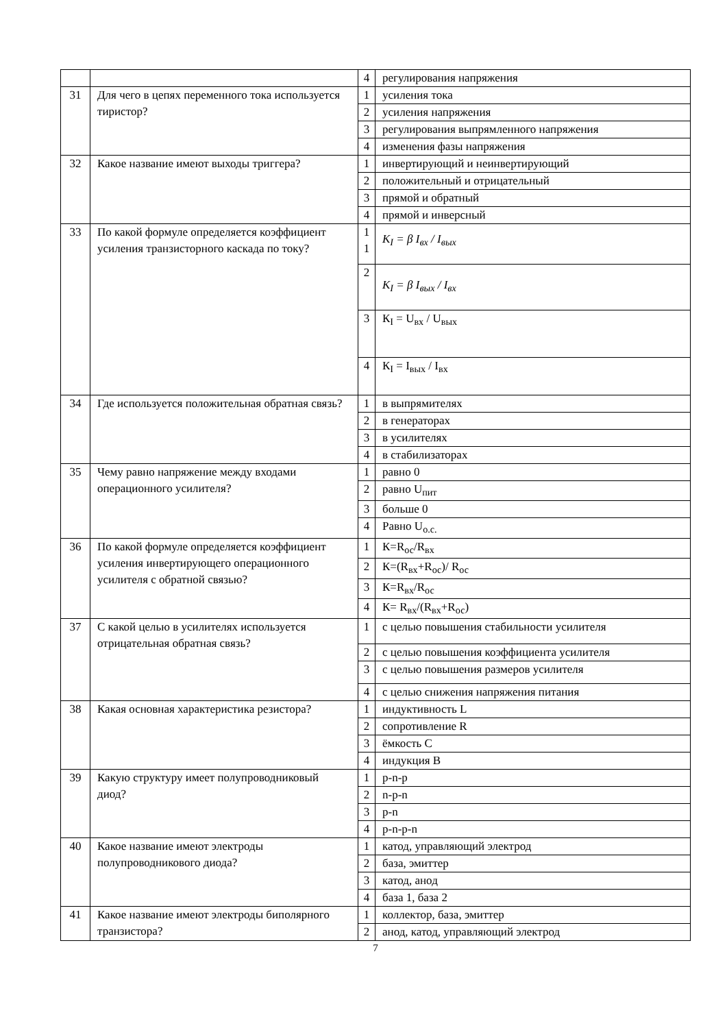| | | 4 | регулирования напряжения |
| 31 | Для чего в цепях переменного тока используется тиристор? | 1 | усиления тока |
| | | 2 | усиления напряжения |
| | | 3 | регулирования выпрямленного напряжения |
| | | 4 | изменения фазы напряжения |
| 32 | Какое название имеют выходы триггера? | 1 | инвертирующий и неинвертирующий |
| | | 2 | положительный и отрицательный |
| | | 3 | прямой и обратный |
| | | 4 | прямой и инверсный |
| 33 | По какой формуле определяется коэффициент усиления транзисторного каскада по току? | 1 1 | K<sub>I</sub> = β I<sub>вх</sub> / I<sub>вых</sub> |
| | | 2 | K<sub>I</sub> = β I<sub>вых</sub> / I<sub>вх</sub> |
| | | 3 | К<sub>I</sub> = U<sub>вх</sub> / U<sub>вых</sub> |
| | | 4 | К<sub>I</sub> = I<sub>вых</sub> / I<sub>вх</sub> |
| 34 | Где используется положительная обратная связь? | 1 | в выпрямителях |
| | | 2 | в генераторах |
| | | 3 | в усилителях |
| | | 4 | в стабилизаторах |
| 35 | Чему равно напряжение между входами операционного усилителя? | 1 | равно 0 |
| | | 2 | равно U<sub>пит</sub> |
| | | 3 | больше 0 |
| | | 4 | Равно U<sub>о.с.</sub> |
| 36 | По какой формуле определяется коэффициент усиления инвертирующего операционного усилителя с обратной связью? | 1 | К=R<sub>ос</sub>/R<sub>вх</sub> |
| | | 2 | К=(R<sub>вх</sub>+R<sub>ос</sub>)/ R<sub>ос</sub> |
| | | 3 | К=R<sub>вх</sub>/R<sub>ос</sub> |
| | | 4 | К= R<sub>вх</sub>/(R<sub>вх</sub>+R<sub>ос</sub>) |
| 37 | С какой целью в усилителях используется отрицательная обратная связь? | 1 | с целью повышения стабильности усилителя |
| | | 2 | с целью повышения коэффициента усилителя |
| | | 3 | с целью повышения размеров усилителя |
| | | 4 | с целью снижения напряжения питания |
| 38 | Какая основная характеристика резистора? | 1 | индуктивность L |
| | | 2 | сопротивление R |
| | | 3 | ёмкость C |
| | | 4 | индукция B |
| 39 | Какую структуру имеет полупроводниковый диод? | 1 | p-n-p |
| | | 2 | n-p-n |
| | | 3 | p-n |
| | | 4 | p-n-p-n |
| 40 | Какое название имеют электроды полупроводникового диода? | 1 | катод, управляющий электрод |
| | | 2 | база, эмиттер |
| | | 3 | катод, анод |
| | | 4 | база 1, база 2 |
| 41 | Какое название имеют электроды биполярного транзистора? | 1 | коллектор, база, эмиттер |
| | | 2 | анод, катод, управляющий электрод |
7